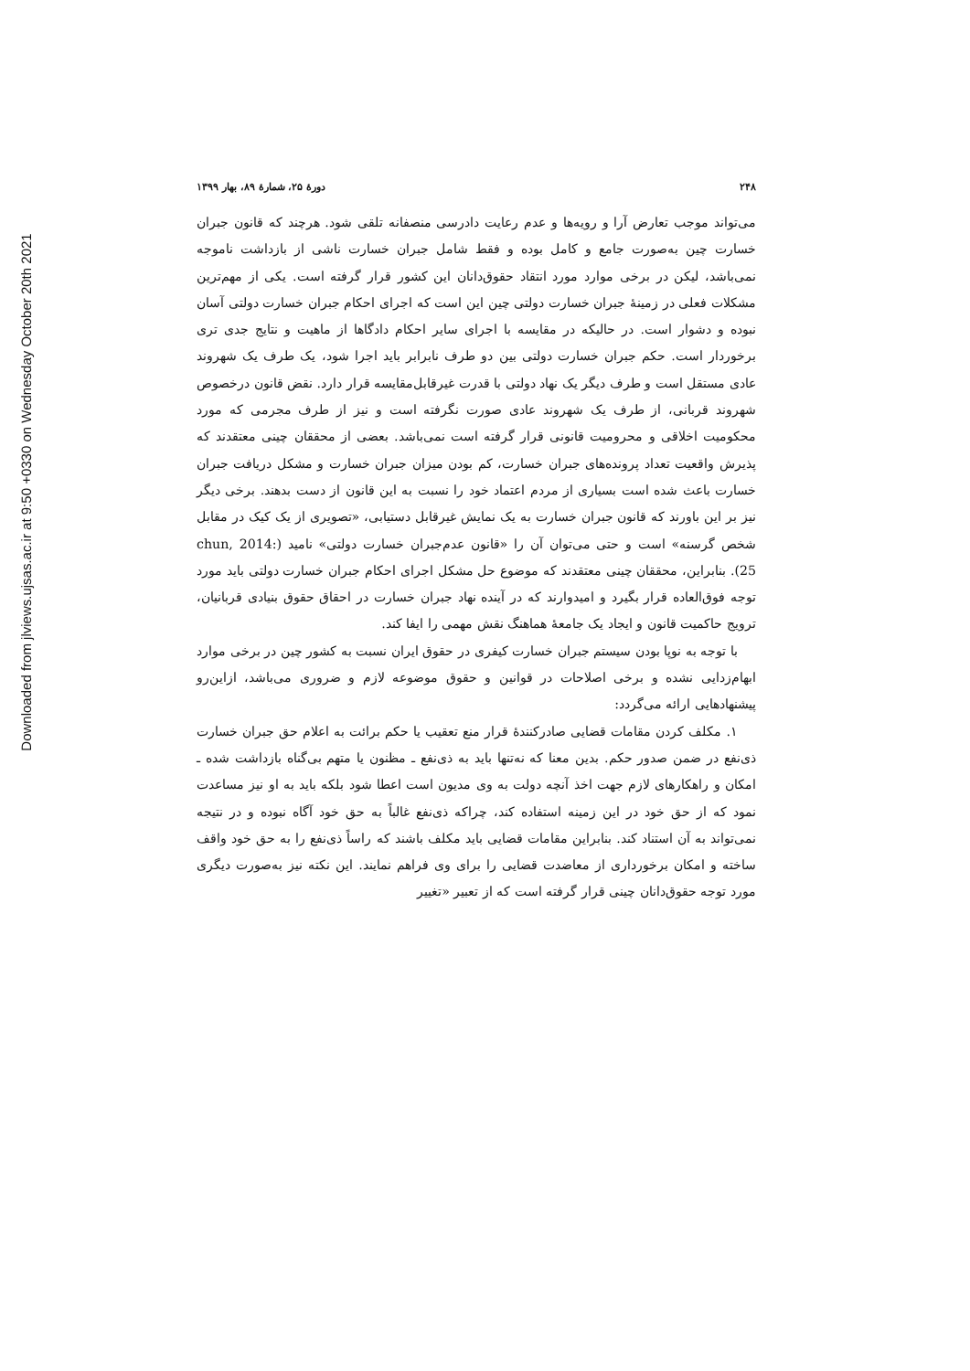Downloaded from jlviews.ujsas.ac.ir at 9:50 +0330 on Wednesday October 20th 2021
۲۴۸ دورهٔ ۲۵، شمارهٔ ۸۹، بهار ۱۳۹۹
می‌تواند موجب تعارض آرا و رویه‌ها و عدم رعایت دادرسی منصفانه تلقی شود. هرچند که قانون جبران خسارت چین به‌صورت جامع و کامل بوده و فقط شامل جبران خسارت ناشی از بازداشت ناموجه نمی‌باشد، لیکن در برخی موارد مورد انتقاد حقوق‌دانان این کشور قرار گرفته است. یکی از مهم‌ترین مشکلات فعلی در زمینهٔ جبران خسارت دولتی چین این است که اجرای احکام جبران خسارت دولتی آسان نبوده و دشوار است. در حالیکه در مقایسه با اجرای سایر احکام دادگاها از ماهیت و نتایج جدی تری برخوردار است. حکم جبران خسارت دولتی بین دو طرف نابرابر باید اجرا شود، یک طرف یک شهروند عادی مستقل است و طرف دیگر یک نهاد دولتی با قدرت غیرقابل‌مقایسه قرار دارد. نقض قانون درخصوص شهروند قربانی، از طرف یک شهروند عادی صورت نگرفته است و نیز از طرف مجرمی که مورد محکومیت اخلاقی و محرومیت قانونی قرار گرفته است نمی‌باشد. بعضی از محققان چینی معتقدند که پذیرش واقعیت تعداد پرونده‌های جبران خسارت، کم بودن میزان جبران خسارت و مشکل دریافت جبران خسارت باعث شده است بسیاری از مردم اعتماد خود را نسبت به این قانون از دست بدهند. برخی دیگر نیز بر این باورند که قانون جبران خسارت به یک نمایش غیرقابل دستیابی، «تصویری از یک کیک در مقابل شخص گرسنه» است و حتی می‌توان آن را «قانون عدم‌جبران خسارت دولتی» نامید (chun, 2014: 25). بنابراین، محققان چینی معتقدند که موضوع حل مشکل اجرای احکام جبران خسارت دولتی باید مورد توجه فوق‌العاده قرار بگیرد و امیدوارند که در آینده نهاد جبران خسارت در احقاق حقوق بنیادی قربانیان، ترویج حاکمیت قانون و ایجاد یک جامعهٔ هماهنگ نقش مهمی را ایفا کند.
با توجه به نوپا بودن سیستم جبران خسارت کیفری در حقوق ایران نسبت به کشور چین در برخی موارد ابهام‌زدایی نشده و برخی اصلاحات در قوانین و حقوق موضوعه لازم و ضروری می‌باشد، ازاین‌رو پیشنهادهایی ارائه می‌گردد:
۱. مکلف کردن مقامات قضایی صادرکنندهٔ قرار منع تعقیب یا حکم برائت به اعلام حق جبران خسارت ذی‌نفع در ضمن صدور حکم. بدین معنا که نه‌تنها باید به ذی‌نفع ـ مظنون یا متهم بی‌گناه بازداشت شده ـ امکان و راهکارهای لازم جهت اخذ آنچه دولت به وی مدیون است اعطا شود بلکه باید به او نیز مساعدت نمود که از حق خود در این زمینه استفاده کند، چراکه ذی‌نفع غالباً به حق خود آگاه نبوده و در نتیجه نمی‌تواند به آن استناد کند. بنابراین مقامات قضایی باید مکلف باشند که راساً ذی‌نفع را به حق خود واقف ساخته و امکان برخورداری از معاضدت قضایی را برای وی فراهم نمایند. این نکته نیز به‌صورت دیگری مورد توجه حقوق‌دانان چینی قرار گرفته است که از تعبیر «تغییر